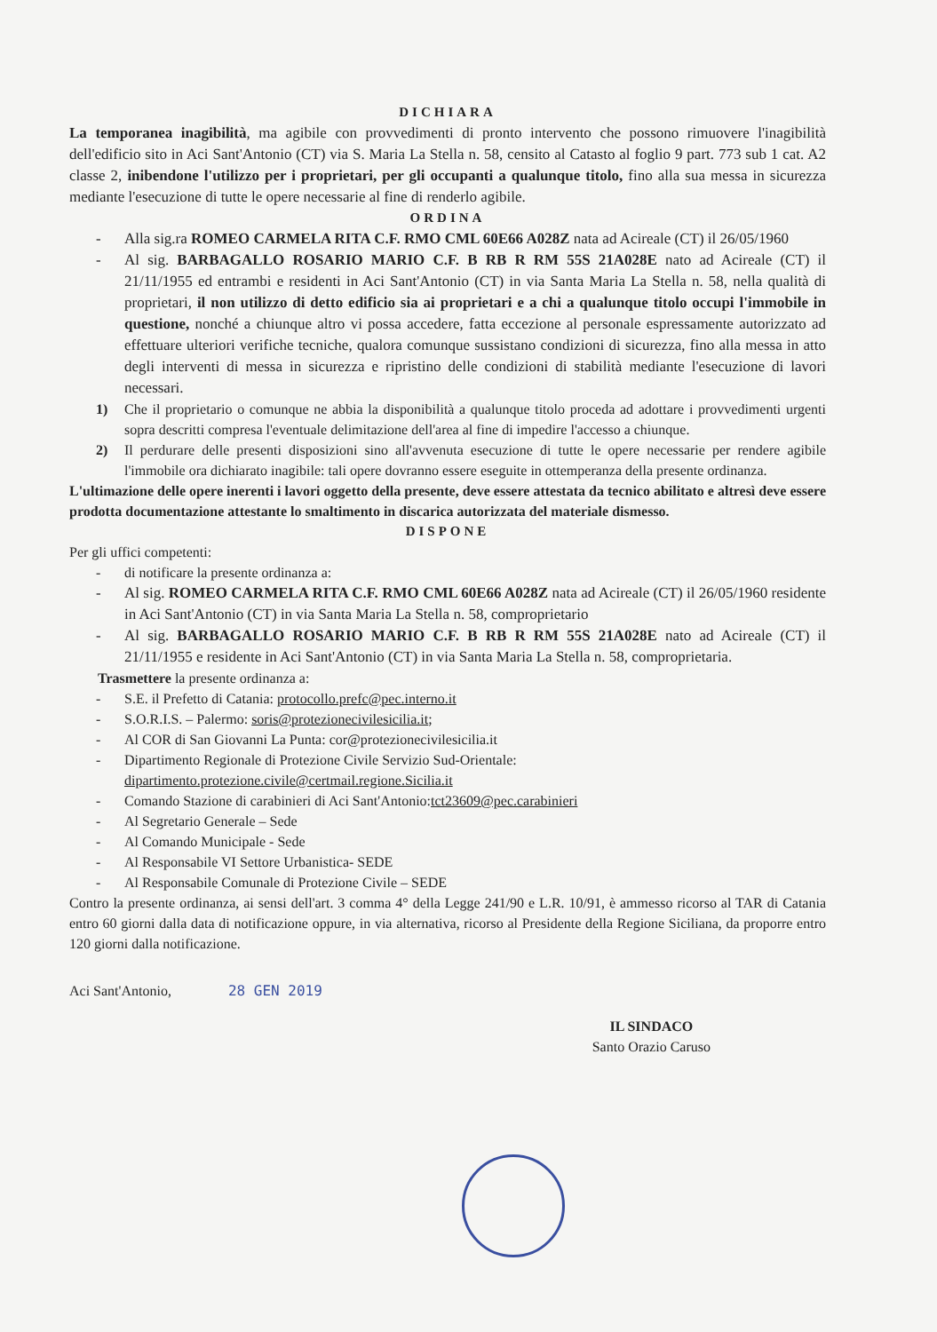DICHIARA
La temporanea inagibilità, ma agibile con provvedimenti di pronto intervento che possono rimuovere l'inagibilità dell'edificio sito in Aci Sant'Antonio (CT) via S. Maria La Stella n. 58, censito al Catasto al foglio 9 part. 773 sub 1 cat. A2 classe 2, inibendone l'utilizzo per i proprietari, per gli occupanti a qualunque titolo, fino alla sua messa in sicurezza mediante l'esecuzione di tutte le opere necessarie al fine di renderlo agibile.
ORDINA
- Alla sig.ra ROMEO CARMELA RITA C.F. RMO CML 60E66 A028Z nata ad Acireale (CT) il 26/05/1960
- Al sig. BARBAGALLO ROSARIO MARIO C.F. B RB R RM 55S 21A028E nato ad Acireale (CT) il 21/11/1955 ed entrambi e residenti in Aci Sant'Antonio (CT) in via Santa Maria La Stella n. 58, nella qualità di proprietari, il non utilizzo di detto edificio sia ai proprietari e a chi a qualunque titolo occupi l'immobile in questione, nonché a chiunque altro vi possa accedere, fatta eccezione al personale espressamente autorizzato ad effettuare ulteriori verifiche tecniche, qualora comunque sussistano condizioni di sicurezza, fino alla messa in atto degli interventi di messa in sicurezza e ripristino delle condizioni di stabilità mediante l'esecuzione di lavori necessari.
1) Che il proprietario o comunque ne abbia la disponibilità a qualunque titolo proceda ad adottare i provvedimenti urgenti sopra descritti compresa l'eventuale delimitazione dell'area al fine di impedire l'accesso a chiunque.
2) Il perdurare delle presenti disposizioni sino all'avvenuta esecuzione di tutte le opere necessarie per rendere agibile l'immobile ora dichiarato inagibile: tali opere dovranno essere eseguite in ottemperanza della presente ordinanza.
L'ultimazione delle opere inerenti i lavori oggetto della presente, deve essere attestata da tecnico abilitato e altresì deve essere prodotta documentazione attestante lo smaltimento in discarica autorizzata del materiale dismesso.
DISPONE
Per gli uffici competenti:
- di notificare la presente ordinanza a:
- Al sig. ROMEO CARMELA RITA C.F. RMO CML 60E66 A028Z nata ad Acireale (CT) il 26/05/1960 residente in Aci Sant'Antonio (CT) in via Santa Maria La Stella n. 58, comproprietario
- Al sig. BARBAGALLO ROSARIO MARIO C.F. B RB R RM 55S 21A028E nato ad Acireale (CT) il 21/11/1955 e residente in Aci Sant'Antonio (CT) in via Santa Maria La Stella n. 58, comproprietaria.
Trasmettere la presente ordinanza a:
- S.E. il Prefetto di Catania: protocollo.prefc@pec.interno.it
- S.O.R.I.S. – Palermo: soris@protezionecivilesicilia.it;
- Al COR di San Giovanni La Punta: cor@protezionecivilesicilia.it
- Dipartimento Regionale di Protezione Civile Servizio Sud-Orientale:
dipartimento.protezione.civile@certmail.regione.Sicilia.it
- Comando Stazione di carabinieri di Aci Sant'Antonio:tct23609@pec.carabinieri
- Al Segretario Generale – Sede
- Al Comando Municipale - Sede
- Al Responsabile VI Settore Urbanistica- SEDE
- Al Responsabile Comunale di Protezione Civile – SEDE
Contro la presente ordinanza, ai sensi dell'art. 3 comma 4° della Legge 241/90 e L.R. 10/91, è ammesso ricorso al TAR di Catania entro 60 giorni dalla data di notificazione oppure, in via alternativa, ricorso al Presidente della Regione Siciliana, da proporre entro 120 giorni dalla notificazione.
Aci Sant'Antonio, 28 GEN 2019
IL SINDACO
Santo Orazio Caruso